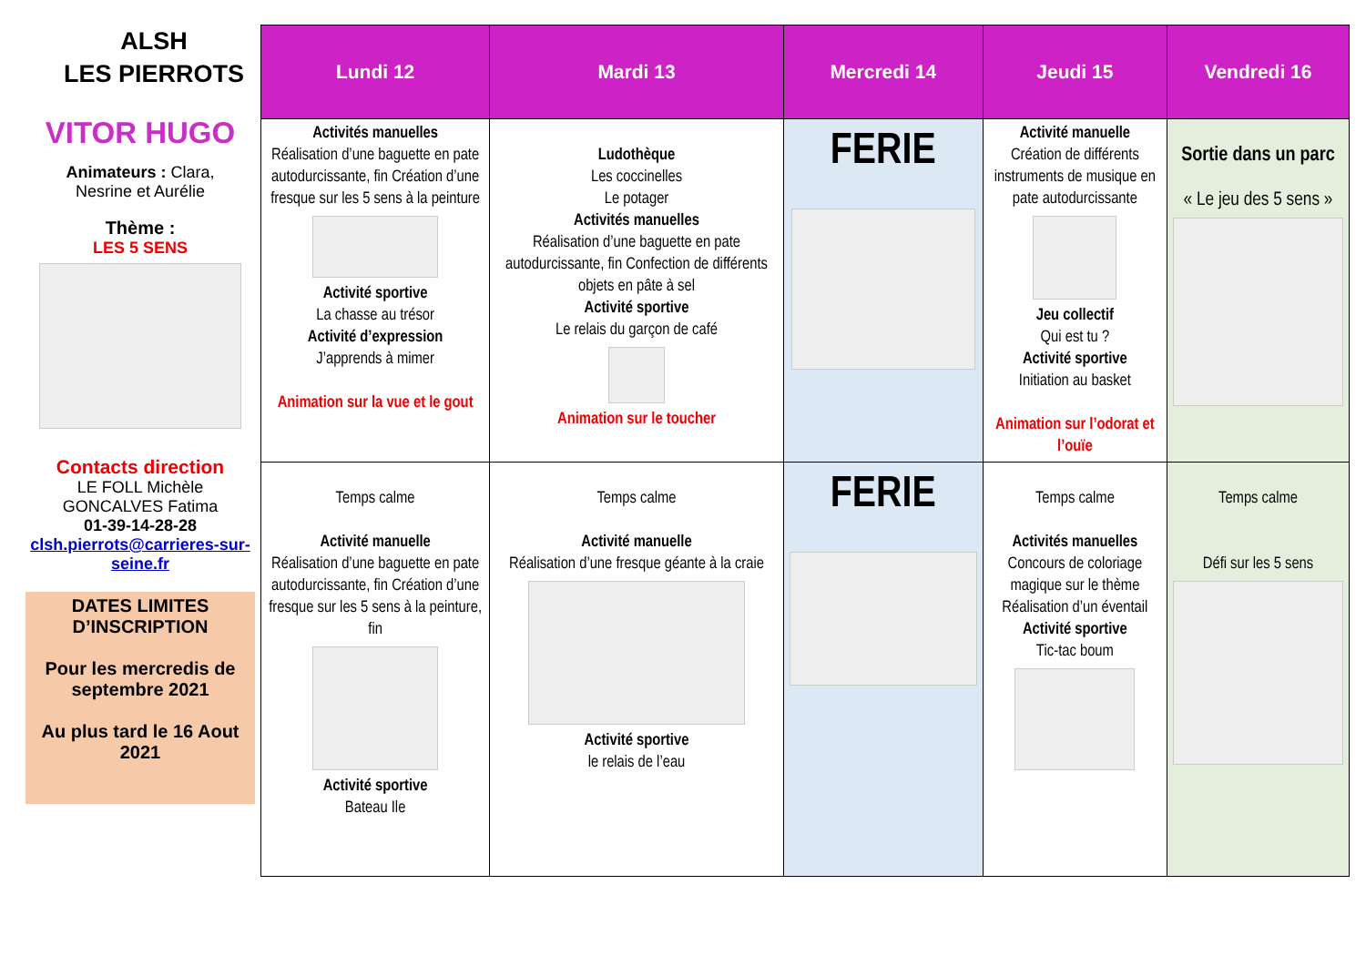ALSH
LES PIERROTS
VITOR HUGO
Animateurs : Clara,
Nesrine et Aurélie
Thème :
LES 5 SENS
Contacts direction
LE FOLL Michèle
GONCALVES Fatima
01-39-14-28-28
clsh.pierrots@carrieres-sur-seine.fr
DATES LIMITES D’INSCRIPTION
Pour les mercredis de septembre 2021
Au plus tard le 16 Aout 2021
| Lundi 12 | Mardi 13 | Mercredi 14 | Jeudi 15 | Vendredi 16 |
| --- | --- | --- | --- | --- |
| Activités manuelles Réalisation d’une baguette en pate autodurcissante, fin Création d’une fresque sur les 5 sens à la peinture Activité sportive La chasse au trésor Activité d’expression J’apprends à mimer Animation sur la vue et le gout | Ludothèque Les coccinelles Le potager Activités manuelles Réalisation d’une baguette en pate autodurcissante, fin Confection de différents objets en pâte à sel Activité sportive Le relais du garçon de café Animation sur le toucher | FERIE | Activité manuelle Création de différents instruments de musique en pate autodurcissante Jeu collectif Qui est tu ? Activité sportive Initiation au basket Animation sur l’odorat et l’ouïe | Sortie dans un parc « Le jeu des 5 sens » |
| Temps calme Activité manuelle Réalisation d’une baguette en pate autodurcissante, fin Création d’une fresque sur les 5 sens à la peinture, fin Activité sportive Bateau Ile | Temps calme Activité manuelle Réalisation d’une fresque géante à la craie Activité sportive le relais de l’eau | FERIE | Temps calme Activités manuelles Concours de coloriage magique sur le thème Réalisation d’un éventail Activité sportive Tic-tac boum | Temps calme Défi sur les 5 sens |